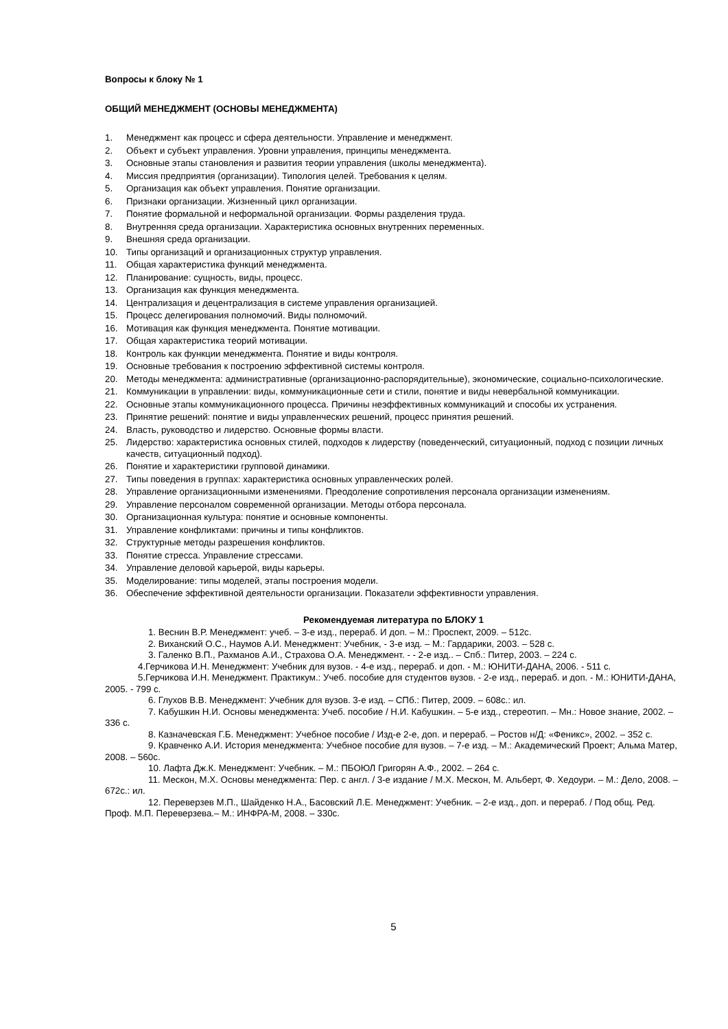Вопросы к блоку № 1
ОБЩИЙ МЕНЕДЖМЕНТ (ОСНОВЫ МЕНЕДЖМЕНТА)
1. Менеджмент как процесс и сфера деятельности. Управление и менеджмент.
2. Объект и субъект управления. Уровни управления, принципы менеджмента.
3. Основные этапы становления и развития теории управления (школы менеджмента).
4. Миссия предприятия (организации). Типология целей. Требования к целям.
5. Организация как объект управления. Понятие организации.
6. Признаки организации. Жизненный цикл организации.
7. Понятие формальной и неформальной организации. Формы разделения труда.
8. Внутренняя среда организации. Характеристика основных внутренних переменных.
9. Внешняя среда организации.
10. Типы организаций и организационных структур управления.
11. Общая характеристика функций менеджмента.
12. Планирование: сущность, виды, процесс.
13. Организация как функция менеджмента.
14. Централизация и децентрализация в системе управления организацией.
15. Процесс делегирования полномочий. Виды полномочий.
16. Мотивация как функция менеджмента. Понятие мотивации.
17. Общая характеристика теорий мотивации.
18. Контроль как функции менеджмента. Понятие и виды контроля.
19. Основные требования к построению эффективной системы контроля.
20. Методы менеджмента: административные (организационно-распорядительные), экономические, соци­ально-психологические.
21. Коммуникации в управлении: виды, коммуникационные сети и стили, понятие и виды невербальной ком­муникации.
22. Основные этапы коммуникационного процесса. Причины неэффективных коммуникаций и способы их устранения.
23. Принятие решений: понятие и виды управленческих решений, процесс принятия решений.
24. Власть, руководство и лидерство. Основные формы власти.
25. Лидерство: характеристика основных стилей, подходов к лидерству (поведенческий, ситуационный, под­ход с позиции личных качеств, ситуационный подход).
26. Понятие и характеристики групповой динамики.
27. Типы поведения в группах: характеристика основных управленческих ролей.
28. Управление организационными изменениями. Преодоление сопротивления персонала организации из­менениям.
29. Управление персоналом современной организации. Методы отбора персонала.
30. Организационная культура: понятие и основные компоненты.
31. Управление конфликтами: причины и типы конфликтов.
32. Структурные методы разрешения конфликтов.
33. Понятие стресса. Управление стрессами.
34. Управление деловой карьерой, виды карьеры.
35. Моделирование: типы моделей, этапы построения модели.
36. Обеспечение эффективной деятельности организации. Показатели эффективности управления.
Рекомендуемая литература по БЛОКУ 1
1. Веснин В.Р. Менеджмент: учеб. – 3-е изд., перераб. И доп. – М.: Проспект, 2009. – 512с.
2. Виханский О.С., Наумов А.И. Менеджмент: Учебник, - 3-е изд. – М.: Гардарики, 2003. – 528 с.
3. Галенко В.П., Рахманов А.И., Страхова О.А. Менеджмент. - - 2-е изд.. – Спб.: Питер, 2003. – 224 с.
4.Герчикова И.Н. Менеджмент: Учебник для вузов. - 4-е изд., перераб. и доп. - М.: ЮНИТИ-ДАНА, 2006. - 511 с.
5.Герчикова И.Н. Менеджмент. Практикум.: Учеб. пособие для студентов вузов. - 2-е изд., перераб. и доп. - М.: ЮНИТИ-ДАНА, 2005. - 799 с.
6. Глухов В.В. Менеджмент: Учебник для вузов. 3-е изд. – СПб.: Питер, 2009. – 608с.: ил.
7. Кабушкин Н.И. Основы менеджмента: Учеб. пособие / Н.И. Кабушкин. – 5-е изд., стереотип. – Мн.: Новое знание, 2002. – 336 с.
8. Казначевская Г.Б. Менеджмент: Учебное пособие / Изд-е 2-е, доп. и перераб. – Ростов н/Д: «Фе­никс», 2002. – 352 с.
9. Кравченко А.И. История менеджмента: Учебное пособие для вузов. – 7-е изд. – М.: Академический Проект; Альма Матер, 2008. – 560с.
10. Лафта Дж.К. Менеджмент: Учебник. – М.: ПБОЮЛ Григорян А.Ф., 2002. – 264 с.
11. Мескон, М.Х. Основы менеджмента: Пер. с англ. / 3-е издание / М.Х. Мескон, М. Альберт, Ф. Хедо­ури. – М.: Дело, 2008. – 672с.: ил.
12. Переверзев М.П., Шайденко Н.А., Басовский Л.Е. Менеджмент: Учебник. – 2-е изд., доп. и пере­раб. / Под общ. Ред. Проф. М.П. Переверзева.– М.: ИНФРА-М, 2008. – 330с.
5